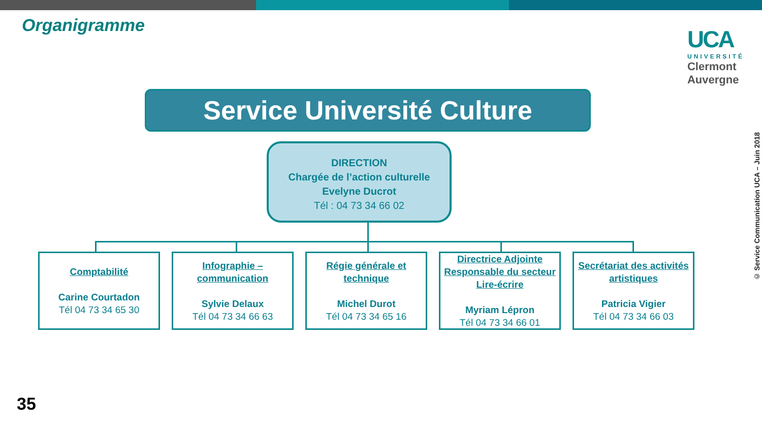Organigramme
UCA
UNIVERSITÉ
Clermont
Auvergne
Service Université Culture
DIRECTION
Chargée de l’action culturelle
Evelyne Ducrot
Tél : 04 73 34 66 02
Comptabilité
Carine Courtadon
Tél 04 73 34 65 30
Infographie –
communication
Sylvie Delaux
Tél 04 73 34 66 63
Régie générale et
technique
Michel Durot
Tél 04 73 34 65 16
Directrice Adjointe
Responsable du secteur
Lire-écrire
Myriam Lépron
Tél 04 73 34 66 01
Secrétariat des activités
artistiques
Patricia Vigier
Tél 04 73 34 66 03
© Service Communication UCA – Juin 2018
35